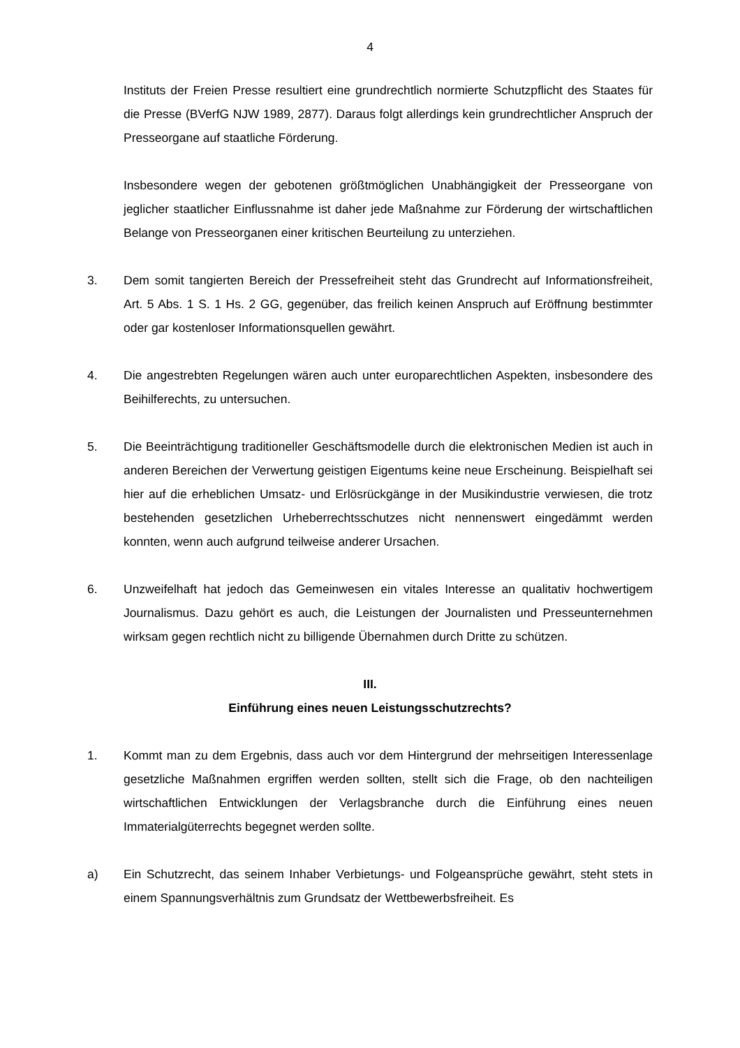4
Instituts der Freien Presse resultiert eine grundrechtlich normierte Schutzpflicht des Staates für die Presse (BVerfG NJW 1989, 2877). Daraus folgt allerdings kein grundrechtlicher Anspruch der Presseorgane auf staatliche Förderung.
Insbesondere wegen der gebotenen größtmöglichen Unabhängigkeit der Presseorgane von jeglicher staatlicher Einflussnahme ist daher jede Maßnahme zur Förderung der wirtschaftlichen Belange von Presseorganen einer kritischen Beurteilung zu unterziehen.
3. Dem somit tangierten Bereich der Pressefreiheit steht das Grundrecht auf Informationsfreiheit, Art. 5 Abs. 1 S. 1 Hs. 2 GG, gegenüber, das freilich keinen Anspruch auf Eröffnung bestimmter oder gar kostenloser Informationsquellen gewährt.
4. Die angestrebten Regelungen wären auch unter europarechtlichen Aspekten, insbesondere des Beihilferechts, zu untersuchen.
5. Die Beeinträchtigung traditioneller Geschäftsmodelle durch die elektronischen Medien ist auch in anderen Bereichen der Verwertung geistigen Eigentums keine neue Erscheinung. Beispielhaft sei hier auf die erheblichen Umsatz- und Erlösrückgänge in der Musikindustrie verwiesen, die trotz bestehenden gesetzlichen Urheberrechtsschutzes nicht nennenswert eingedämmt werden konnten, wenn auch aufgrund teilweise anderer Ursachen.
6. Unzweifelhaft hat jedoch das Gemeinwesen ein vitales Interesse an qualitativ hochwertigem Journalismus. Dazu gehört es auch, die Leistungen der Journalisten und Presseunternehmen wirksam gegen rechtlich nicht zu billigende Übernahmen durch Dritte zu schützen.
III.
Einführung eines neuen Leistungsschutzrechts?
1. Kommt man zu dem Ergebnis, dass auch vor dem Hintergrund der mehrseitigen Interessenlage gesetzliche Maßnahmen ergriffen werden sollten, stellt sich die Frage, ob den nachteiligen wirtschaftlichen Entwicklungen der Verlagsbranche durch die Einführung eines neuen Immaterialgüterrechts begegnet werden sollte.
a) Ein Schutzrecht, das seinem Inhaber Verbietungs- und Folgeansprüche gewährt, steht stets in einem Spannungsverhältnis zum Grundsatz der Wettbewerbsfreiheit. Es